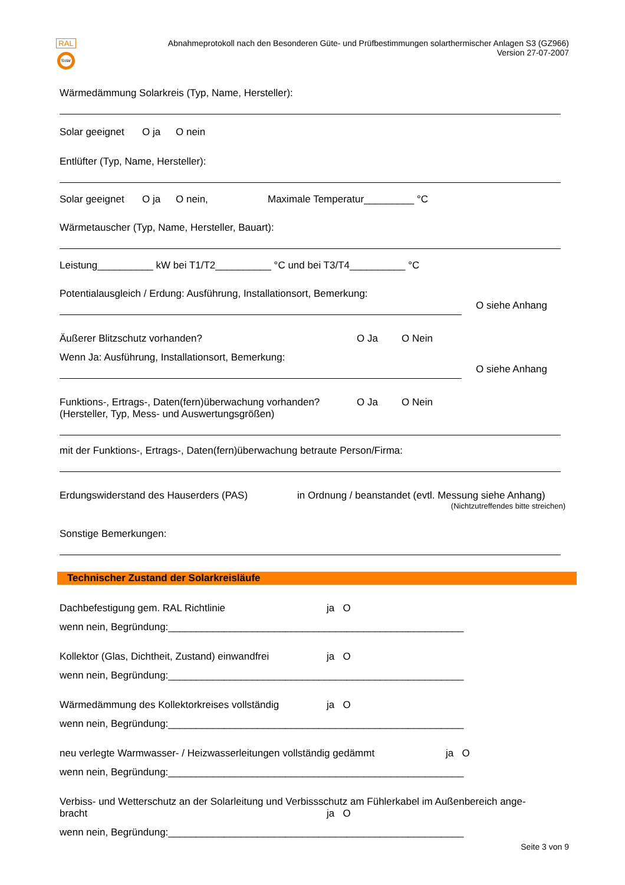RAL
Solar
Abnahmeprotokoll nach den Besonderen Güte- und Prüfbestimmungen solarthermischer Anlagen S3 (GZ966)
Version 27-07-2007
Wärmedämmung Solarkreis (Typ, Name, Hersteller):
Solar geeignet O ja O nein
Entlüfter (Typ, Name, Hersteller):
Solar geeignet O ja O nein, Maximale Temperatur_________ °C
Wärmetauscher (Typ, Name, Hersteller, Bauart):
Leistung__________ kW bei T1/T2__________ °C und bei T3/T4__________ °C
Potentialausgleich / Erdung: Ausführung, Installationsort, Bemerkung:
O siehe Anhang
Äußerer Blitzschutz vorhanden? O Ja O Nein
Wenn Ja: Ausführung, Installationsort, Bemerkung:
O siehe Anhang
Funktions-, Ertrags-, Daten(fern)überwachung vorhanden? O Ja O Nein
(Hersteller, Typ, Mess- und Auswertungsgrößen)
mit der Funktions-, Ertrags-, Daten(fern)überwachung betraute Person/Firma:
Erdungswiderstand des Hauserders (PAS) in Ordnung / beanstandet (evtl. Messung siehe Anhang)
(Nichtzutreffendes bitte streichen)
Sonstige Bemerkungen:
Technischer Zustand der Solarkreisläufe
Dachbefestigung gem. RAL Richtlinie ja O
wenn nein, Begründung:_____________________________________________________
Kollektor (Glas, Dichtheit, Zustand) einwandfrei ja O
wenn nein, Begründung:_____________________________________________________
Wärmedämmung des Kollektorkreises vollständig ja O
wenn nein, Begründung:_____________________________________________________
neu verlegte Warmwasser- / Heizwasserleitungen vollständig gedämmt ja O
wenn nein, Begründung:_____________________________________________________
Verbiss- und Wetterschutz an der Solarleitung und Verbissschutz am Fühlerkabel im Außenbereich ange-
bracht ja O
wenn nein, Begründung:_____________________________________________________
Seite 3 von 9